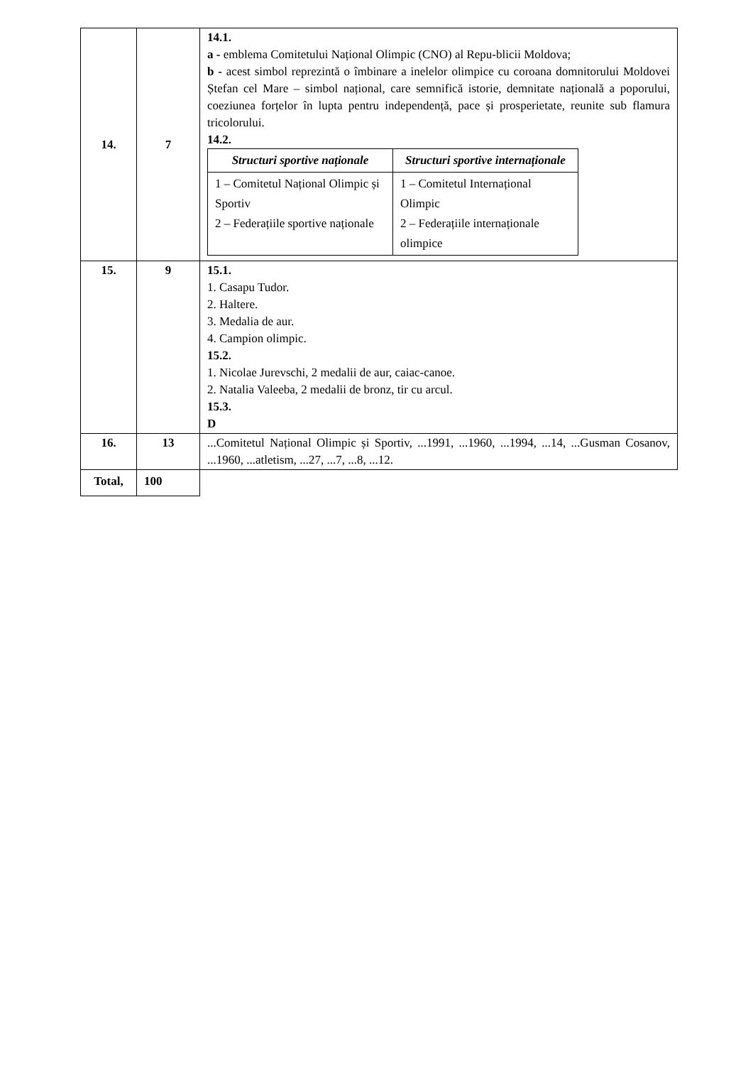| 14. | 7 | 14.1. a - emblema Comitetului Național Olimpic (CNO) al Repu-blicii Moldova; b - acest simbol reprezintă o îmbinare a inelelor olimpice cu coroana domnitorului Moldovei Ștefan cel Mare – simbol național, care semnifică istorie, demnitate națională a poporului, coeziunea forțelor în lupta pentru independență, pace și prosperietate, reunite sub flamura tricolorului. 14.2. / Structuri sportive naționale / Structuri sportive internaționale / / --- / --- / / 1 – Comitetul Național Olimpic și Sportiv 2 – Federațiile sportive naționale / 1 – Comitetul Internațional Olimpic 2 – Federațiile internaționale olimpice / |
| 15. | 9 | 15.1. 1. Casapu Tudor. 2. Haltere. 3. Medalia de aur. 4. Campion olimpic. 15.2. 1. Nicolae Jurevschi, 2 medalii de aur, caiac-canoe. 2. Natalia Valeeba, 2 medalii de bronz, tir cu arcul. 15.3. D |
| 16. | 13 | ...Comitetul Național Olimpic și Sportiv, ...1991, ...1960, ...1994, ...14, ...Gusman Cosanov, ...1960, ...atletism, ...27, ...7, ...8, ...12. |
| Total, | 100 | |